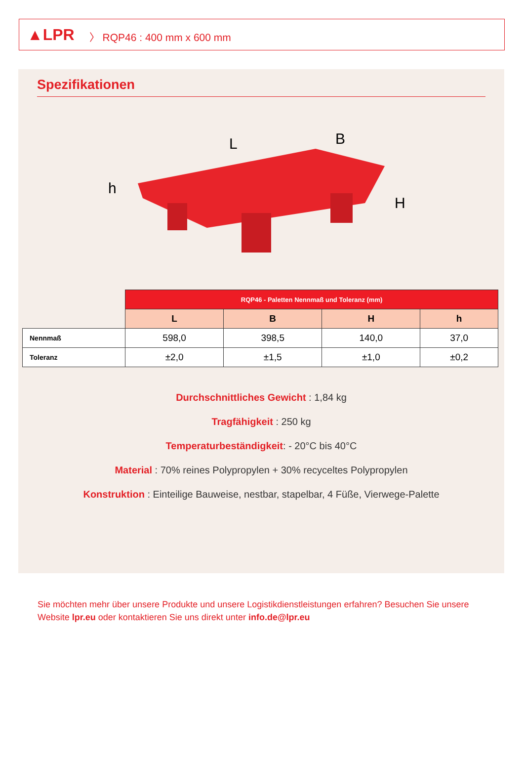▲LPR 〉 RQP46 : 400 mm x 600 mm
Spezifikationen
L
B
h
H
| | RQP46 - Paletten Nennmaß und Toleranz (mm) | | | |
| | L | B | H | h |
| Nennmaß | 598,0 | 398,5 | 140,0 | 37,0 |
| Toleranz | ±2,0 | ±1,5 | ±1,0 | ±0,2 |
Durchschnittliches Gewicht : 1,84 kg
Tragfähigkeit : 250 kg
Temperaturbeständigkeit: - 20°C bis 40°C
Material : 70% reines Polypropylen + 30% recyceltes Polypropylen
Konstruktion : Einteilige Bauweise, nestbar, stapelbar, 4 Füße, Vierwege-Palette
Sie möchten mehr über unsere Produkte und unsere Logistikdienstleistungen erfahren? Besuchen Sie unsere Website lpr.eu oder kontaktieren Sie uns direkt unter info.de@lpr.eu